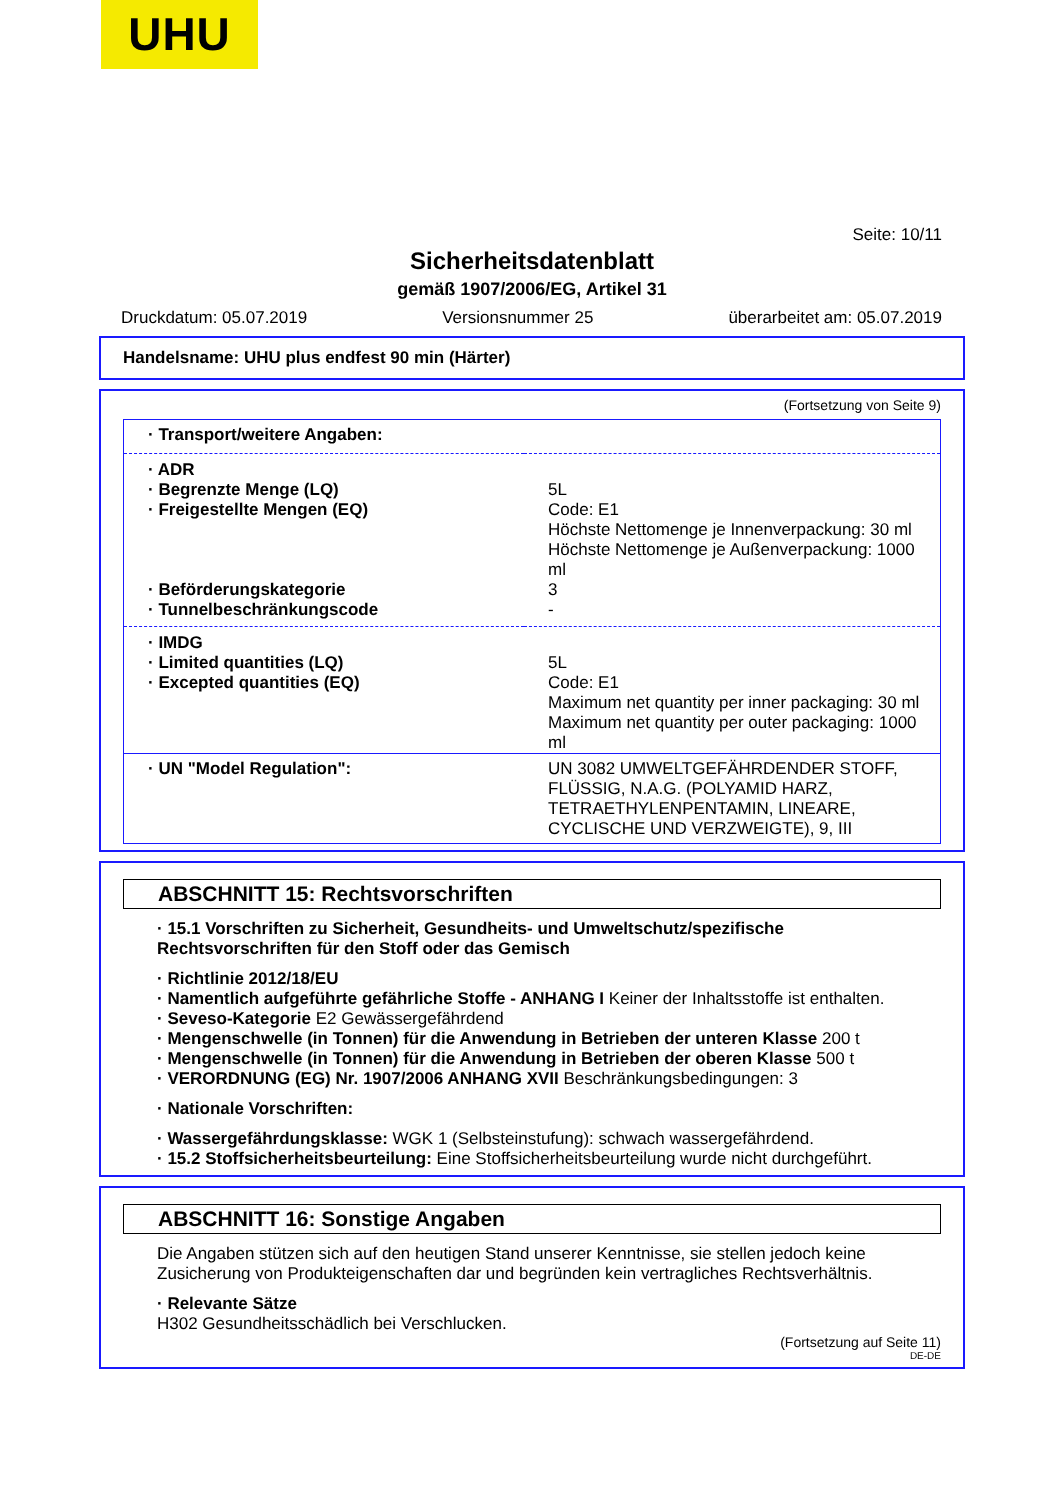UHU
Seite: 10/11
Sicherheitsdatenblatt
gemäß 1907/2006/EG, Artikel 31
Druckdatum: 05.07.2019 Versionsnummer 25 überarbeitet am: 05.07.2019
Handelsname: UHU plus endfest 90 min (Härter)
(Fortsetzung von Seite 9)
| · Transport/weitere Angaben: | |
| · ADR | |
| · Begrenzte Menge (LQ) | 5L |
| · Freigestellte Mengen (EQ) | Code: E1 Höchste Nettomenge je Innenverpackung: 30 ml Höchste Nettomenge je Außenverpackung: 1000 ml |
| · Beförderungskategorie | 3 |
| · Tunnelbeschränkungscode | - |
| · IMDG | |
| · Limited quantities (LQ) | 5L |
| · Excepted quantities (EQ) | Code: E1 Maximum net quantity per inner packaging: 30 ml Maximum net quantity per outer packaging: 1000 ml |
| · UN "Model Regulation": | UN 3082 UMWELTGEFÄHRDENDER STOFF, FLÜSSIG, N.A.G. (POLYAMID HARZ, TETRAETHYLENPENTAMIN, LINEARE, CYCLISCHE UND VERZWEIGTE), 9, III |
ABSCHNITT 15: Rechtsvorschriften
· 15.1 Vorschriften zu Sicherheit, Gesundheits- und Umweltschutz/spezifische Rechtsvorschriften für den Stoff oder das Gemisch
· Richtlinie 2012/18/EU
· Namentlich aufgeführte gefährliche Stoffe - ANHANG I Keiner der Inhaltsstoffe ist enthalten.
· Seveso-Kategorie E2 Gewässergefährdend
· Mengenschwelle (in Tonnen) für die Anwendung in Betrieben der unteren Klasse 200 t
· Mengenschwelle (in Tonnen) für die Anwendung in Betrieben der oberen Klasse 500 t
· VERORDNUNG (EG) Nr. 1907/2006 ANHANG XVII Beschränkungsbedingungen: 3
· Nationale Vorschriften:
· Wassergefährdungsklasse: WGK 1 (Selbsteinstufung): schwach wassergefährdend.
· 15.2 Stoffsicherheitsbeurteilung: Eine Stoffsicherheitsbeurteilung wurde nicht durchgeführt.
ABSCHNITT 16: Sonstige Angaben
Die Angaben stützen sich auf den heutigen Stand unserer Kenntnisse, sie stellen jedoch keine Zusicherung von Produkteigenschaften dar und begründen kein vertragliches Rechtsverhältnis.
· Relevante Sätze
H302 Gesundheitsschädlich bei Verschlucken.
(Fortsetzung auf Seite 11)
DE-DE